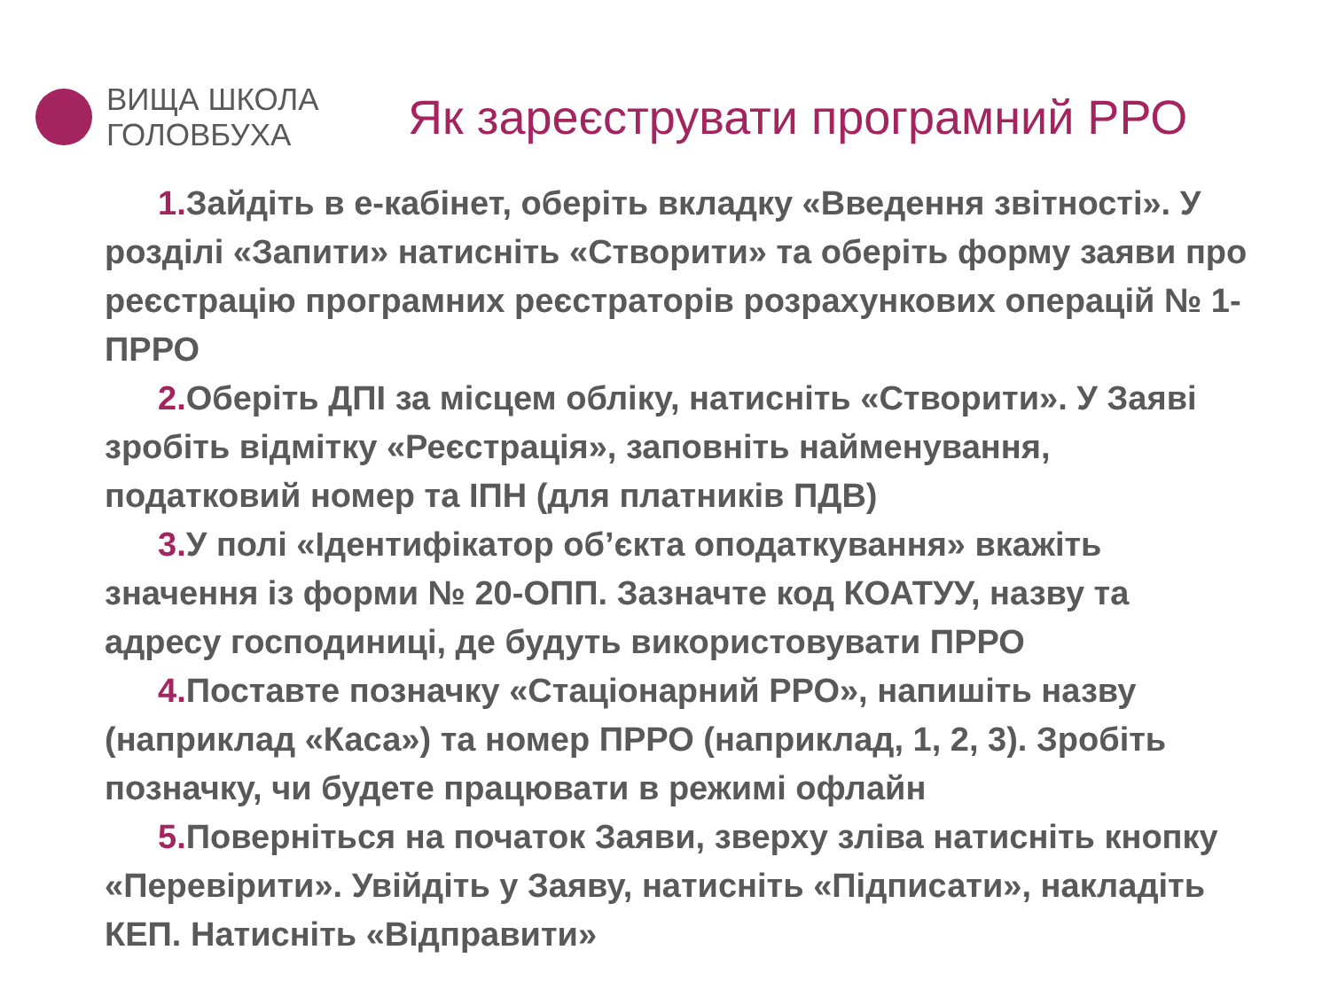ВИЩА ШКОЛА
ГОЛОВБУХА
Як зареєструвати програмний РРО
1. Зайдіть в е-кабінет, оберіть вкладку «Введення звітності». У розділі «Запити» натисніть «Створити» та оберіть форму заяви про реєстрацію програмних реєстраторів розрахункових операцій № 1-ПРРО
2. Оберіть ДПІ за місцем обліку, натисніть «Створити». У Заяві зробіть відмітку «Реєстрація», заповніть найменування, податковий номер та ІПН (для платників ПДВ)
3. У полі «Ідентифікатор об’єкта оподаткування» вкажіть значення із форми № 20-ОПП. Зазначте код КОАТУУ, назву та адресу господиниці, де будуть використовувати ПРРО
4. Поставте позначку «Стаціонарний РРО», напишіть назву (наприклад «Каса») та номер ПРРО (наприклад, 1, 2, 3). Зробіть позначку, чи будете працювати в режимі офлайн
5. Поверніться на початок Заяви, зверху зліва натисніть кнопку «Перевірити». Увійдіть у Заяву, натисніть «Підписати», накладіть КЕП. Натисніть «Відправити»